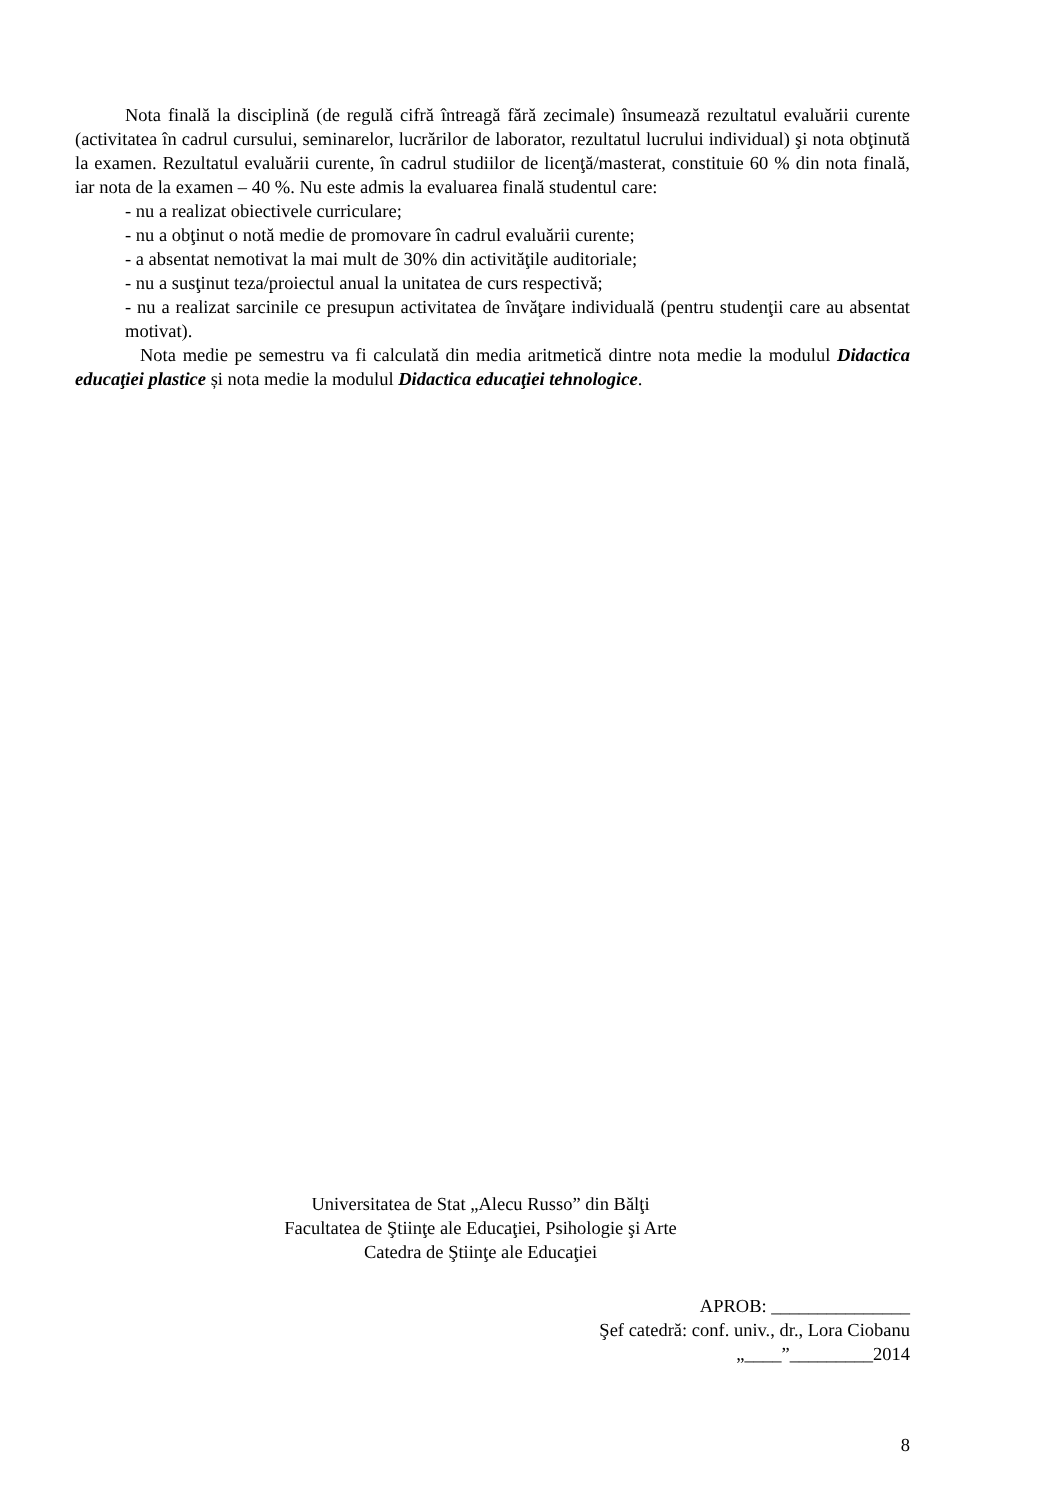Nota finală la disciplină (de regulă cifră întreagă fără zecimale) însumează rezultatul evaluării curente (activitatea în cadrul cursului, seminarelor, lucrărilor de laborator, rezultatul lucrului individual) şi nota obţinută la examen. Rezultatul evaluării curente, în cadrul studiilor de licenţă/masterat, constituie 60 % din nota finală, iar nota de la examen – 40 %. Nu este admis la evaluarea finală studentul care:
- nu a realizat obiectivele curriculare;
- nu a obţinut o notă medie de promovare în cadrul evaluării curente;
- a absentat nemotivat la mai mult de 30% din activităţile auditoriale;
- nu a susţinut teza/proiectul anual la unitatea de curs respectivă;
- nu a realizat sarcinile ce presupun activitatea de învăţare individuală (pentru studenţii care au absentat motivat).
Nota medie pe semestru va fi calculată din media aritmetică dintre nota medie la modulul Didactica educaţiei plastice și nota medie la modulul Didactica educaţiei tehnologice.
Universitatea de Stat „Alecu Russo” din Bălţi
Facultatea de Ştiinţe ale Educaţiei, Psihologie şi Arte
Catedra de Ştiinţe ale Educaţiei
APROB: _______________
Şef catedră: conf. univ., dr., Lora Ciobanu
„____”_________2014
8